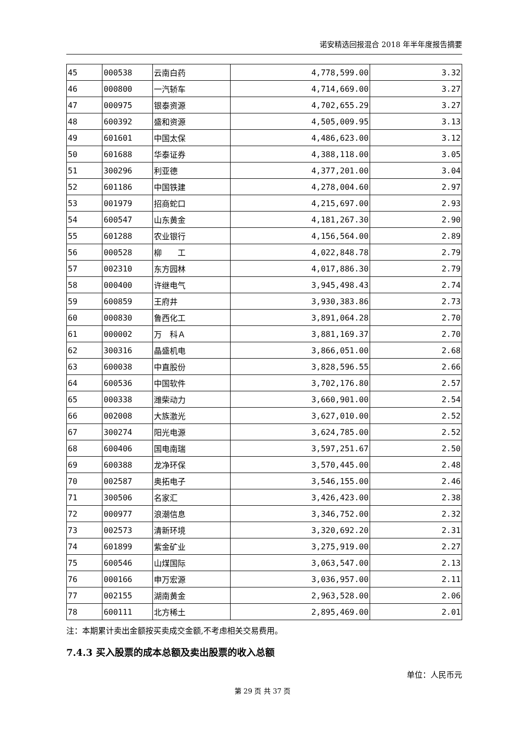诺安精选回报混合 2018 年半年度报告摘要
| 45 | 000538 | 云南白药 | 4,778,599.00 | 3.32 |
| 46 | 000800 | 一汽轿车 | 4,714,669.00 | 3.27 |
| 47 | 000975 | 银泰资源 | 4,702,655.29 | 3.27 |
| 48 | 600392 | 盛和资源 | 4,505,009.95 | 3.13 |
| 49 | 601601 | 中国太保 | 4,486,623.00 | 3.12 |
| 50 | 601688 | 华泰证券 | 4,388,118.00 | 3.05 |
| 51 | 300296 | 利亚德 | 4,377,201.00 | 3.04 |
| 52 | 601186 | 中国铁建 | 4,278,004.60 | 2.97 |
| 53 | 001979 | 招商蛇口 | 4,215,697.00 | 2.93 |
| 54 | 600547 | 山东黄金 | 4,181,267.30 | 2.90 |
| 55 | 601288 | 农业银行 | 4,156,564.00 | 2.89 |
| 56 | 000528 | 柳 工 | 4,022,848.78 | 2.79 |
| 57 | 002310 | 东方园林 | 4,017,886.30 | 2.79 |
| 58 | 000400 | 许继电气 | 3,945,498.43 | 2.74 |
| 59 | 600859 | 王府井 | 3,930,383.86 | 2.73 |
| 60 | 000830 | 鲁西化工 | 3,891,064.28 | 2.70 |
| 61 | 000002 | 万 科Ａ | 3,881,169.37 | 2.70 |
| 62 | 300316 | 晶盛机电 | 3,866,051.00 | 2.68 |
| 63 | 600038 | 中直股份 | 3,828,596.55 | 2.66 |
| 64 | 600536 | 中国软件 | 3,702,176.80 | 2.57 |
| 65 | 000338 | 潍柴动力 | 3,660,901.00 | 2.54 |
| 66 | 002008 | 大族激光 | 3,627,010.00 | 2.52 |
| 67 | 300274 | 阳光电源 | 3,624,785.00 | 2.52 |
| 68 | 600406 | 国电南瑞 | 3,597,251.67 | 2.50 |
| 69 | 600388 | 龙净环保 | 3,570,445.00 | 2.48 |
| 70 | 002587 | 奥拓电子 | 3,546,155.00 | 2.46 |
| 71 | 300506 | 名家汇 | 3,426,423.00 | 2.38 |
| 72 | 000977 | 浪潮信息 | 3,346,752.00 | 2.32 |
| 73 | 002573 | 清新环境 | 3,320,692.20 | 2.31 |
| 74 | 601899 | 紫金矿业 | 3,275,919.00 | 2.27 |
| 75 | 600546 | 山煤国际 | 3,063,547.00 | 2.13 |
| 76 | 000166 | 申万宏源 | 3,036,957.00 | 2.11 |
| 77 | 002155 | 湖南黄金 | 2,963,528.00 | 2.06 |
| 78 | 600111 | 北方稀土 | 2,895,469.00 | 2.01 |
注：本期累计卖出金额按买卖成交金额,不考虑相关交易费用。
7.4.3 买入股票的成本总额及卖出股票的收入总额
单位：人民币元
第 29 页 共 37 页